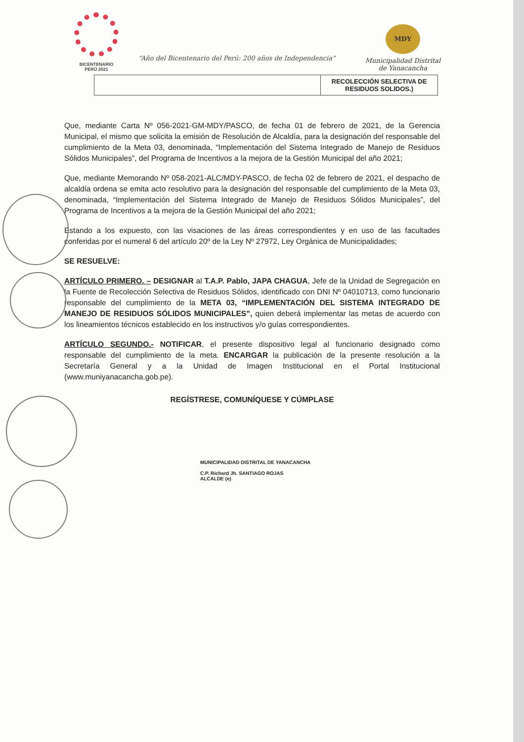BICENTENARIO
PERÚ 2021
“Año del Bicentenario del Perú: 200 años de Independencia”
MDY
Municipalidad Distrital
de Yanacancha
| | RECOLECCIÓN SELECTIVA DE RESIDUOS SOLIDOS.) |
Que, mediante Carta Nº 056-2021-GM-MDY/PASCO, de fecha 01 de febrero de 2021, de la Gerencia Municipal, el mismo que solicita la emisión de Resolución de Alcaldía, para la designación del responsable del cumplimiento de la Meta 03, denominada, “Implementación del Sistema Integrado de Manejo de Residuos Sólidos Municipales”, del Programa de Incentivos a la mejora de la Gestión Municipal del año 2021;
Que, mediante Memorando Nº 058-2021-ALC/MDY-PASCO, de fecha 02 de febrero de 2021, el despacho de alcaldía ordena se emita acto resolutivo para la designación del responsable del cumplimiento de la Meta 03, denominada, “Implementación del Sistema Integrado de Manejo de Residuos Sólidos Municipales”, del Programa de Incentivos a la mejora de la Gestión Municipal del año 2021;
Estando a los expuesto, con las visaciones de las áreas correspondientes y en uso de las facultades conferidas por el numeral 6 del artículo 20º de la Ley Nº 27972, Ley Orgánica de Municipalidades;
SE RESUELVE:
ARTÍCULO PRIMERO. – DESIGNAR al T.A.P. Pablo, JAPA CHAGUA, Jefe de la Unidad de Segregación en la Fuente de Recolección Selectiva de Residuos Sólidos, identificado con DNI Nº 04010713, como funcionario responsable del cumplimiento de la META 03, “IMPLEMENTACIÓN DEL SISTEMA INTEGRADO DE MANEJO DE RESIDUOS SÓLIDOS MUNICIPALES”, quien deberá implementar las metas de acuerdo con los lineamientos técnicos establecido en los instructivos y/o guías correspondientes.
ARTÍCULO SEGUNDO.- NOTIFICAR, el presente dispositivo legal al funcionario designado como responsable del cumplimiento de la meta. ENCARGAR la publicación de la presente resolución a la Secretaría General y a la Unidad de Imagen Institucional en el Portal Institucional (www.muniyanacancha.gob.pe).
REGÍSTRESE, COMUNÍQUESE Y CÚMPLASE
MUNICIPALIDAD DISTRITAL DE YANACANCHA
C.P. Richard Jh. SANTIAGO ROJAS
ALCALDE (e)